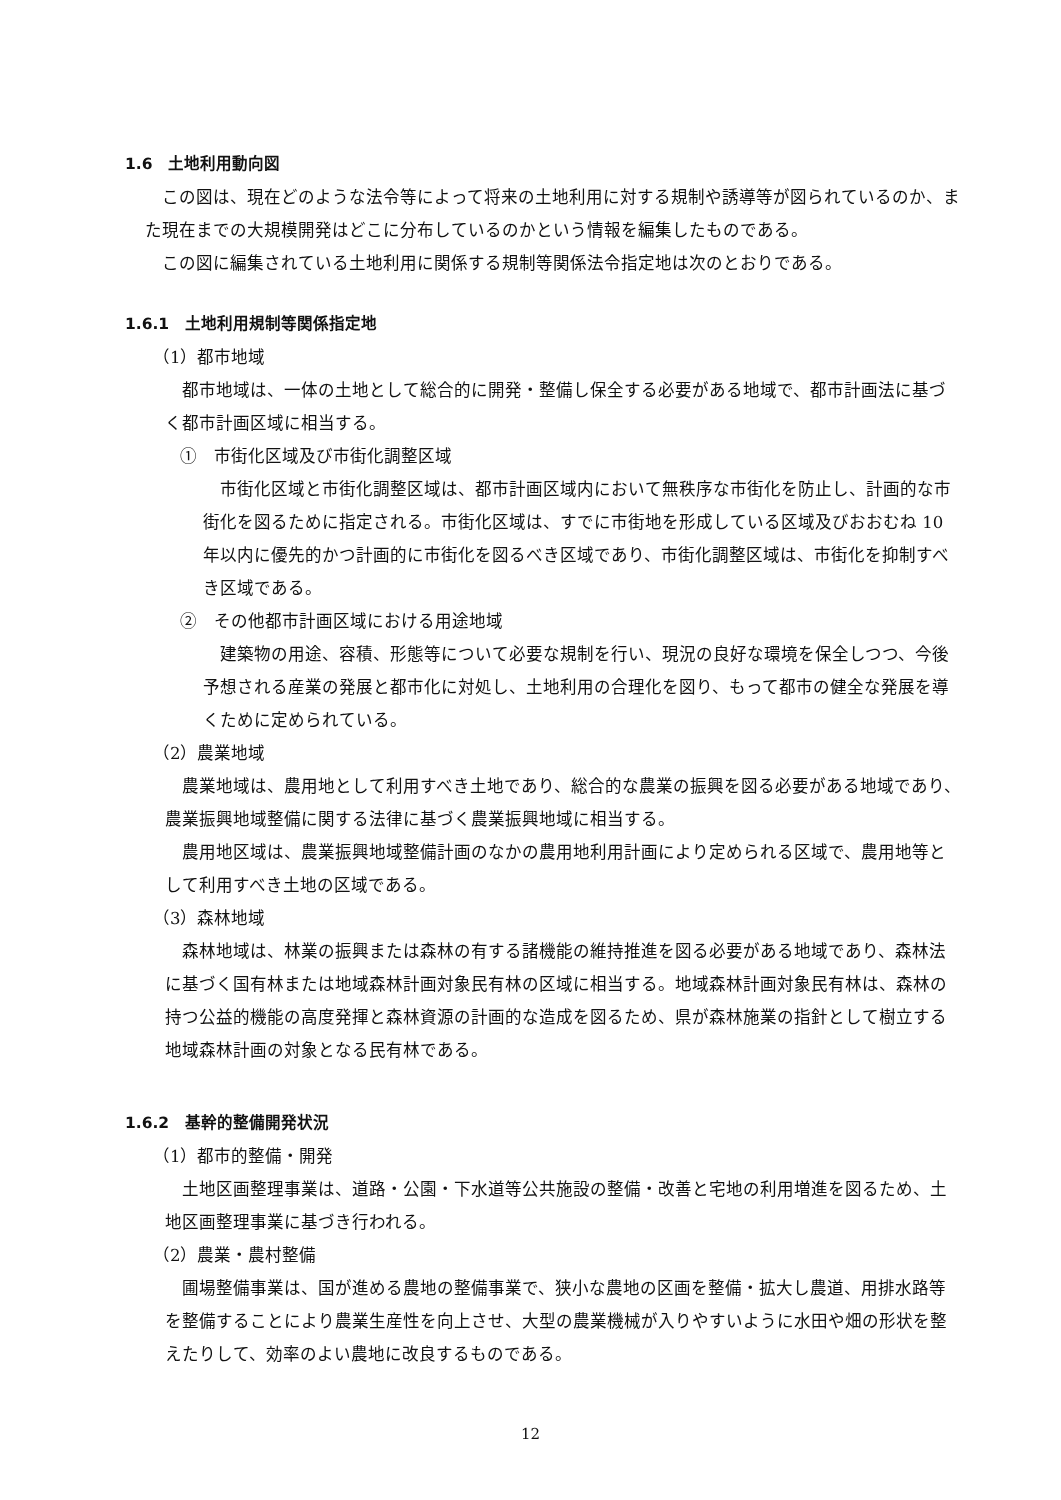1.6　土地利用動向図
この図は、現在どのような法令等によって将来の土地利用に対する規制や誘導等が図られているのか、また現在までの大規模開発はどこに分布しているのかという情報を編集したものである。
この図に編集されている土地利用に関係する規制等関係法令指定地は次のとおりである。
1.6.1　土地利用規制等関係指定地
（1）都市地域
都市地域は、一体の土地として総合的に開発・整備し保全する必要がある地域で、都市計画法に基づく都市計画区域に相当する。
①　市街化区域及び市街化調整区域
市街化区域と市街化調整区域は、都市計画区域内において無秩序な市街化を防止し、計画的な市街化を図るために指定される。市街化区域は、すでに市街地を形成している区域及びおおむね 10 年以内に優先的かつ計画的に市街化を図るべき区域であり、市街化調整区域は、市街化を抑制すべき区域である。
②　その他都市計画区域における用途地域
建築物の用途、容積、形態等について必要な規制を行い、現況の良好な環境を保全しつつ、今後予想される産業の発展と都市化に対処し、土地利用の合理化を図り、もって都市の健全な発展を導くために定められている。
（2）農業地域
農業地域は、農用地として利用すべき土地であり、総合的な農業の振興を図る必要がある地域であり、農業振興地域整備に関する法律に基づく農業振興地域に相当する。
農用地区域は、農業振興地域整備計画のなかの農用地利用計画により定められる区域で、農用地等として利用すべき土地の区域である。
（3）森林地域
森林地域は、林業の振興または森林の有する諸機能の維持推進を図る必要がある地域であり、森林法に基づく国有林または地域森林計画対象民有林の区域に相当する。地域森林計画対象民有林は、森林の持つ公益的機能の高度発揮と森林資源の計画的な造成を図るため、県が森林施業の指針として樹立する地域森林計画の対象となる民有林である。
1.6.2　基幹的整備開発状況
（1）都市的整備・開発
土地区画整理事業は、道路・公園・下水道等公共施設の整備・改善と宅地の利用増進を図るため、土地区画整理事業に基づき行われる。
（2）農業・農村整備
圃場整備事業は、国が進める農地の整備事業で、狭小な農地の区画を整備・拡大し農道、用排水路等を整備することにより農業生産性を向上させ、大型の農業機械が入りやすいように水田や畑の形状を整えたりして、効率のよい農地に改良するものである。
12